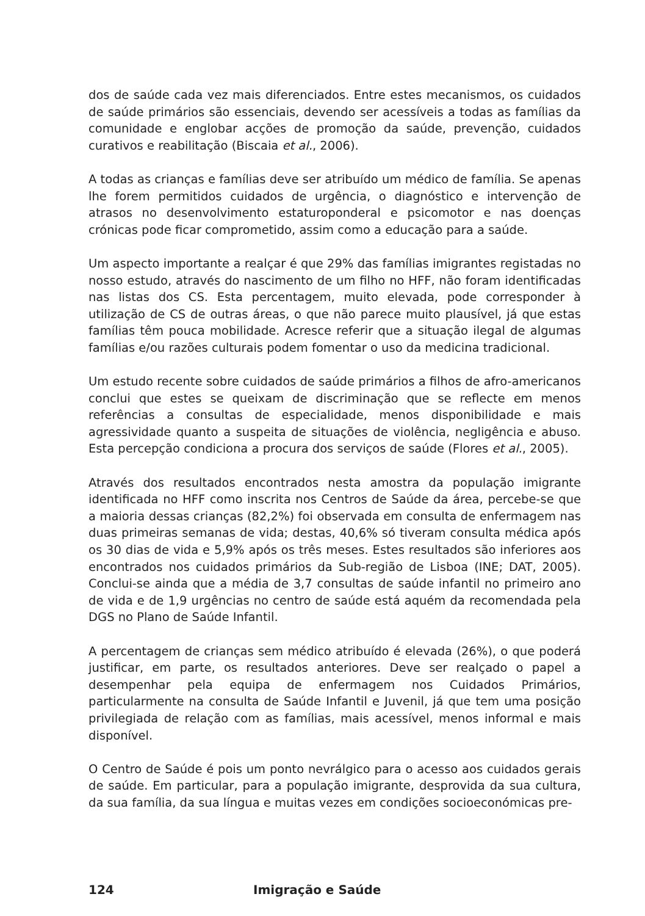dos de saúde cada vez mais diferenciados. Entre estes mecanismos, os cuidados de saúde primários são essenciais, devendo ser acessíveis a todas as famílias da comunidade e englobar acções de promoção da saúde, prevenção, cuidados curativos e reabilitação (Biscaia et al., 2006).
A todas as crianças e famílias deve ser atribuído um médico de família. Se apenas lhe forem permitidos cuidados de urgência, o diagnóstico e intervenção de atrasos no desenvolvimento estaturoponderal e psicomotor e nas doenças crónicas pode ficar comprometido, assim como a educação para a saúde.
Um aspecto importante a realçar é que 29% das famílias imigrantes registadas no nosso estudo, através do nascimento de um filho no HFF, não foram identificadas nas listas dos CS. Esta percentagem, muito elevada, pode corresponder à utilização de CS de outras áreas, o que não parece muito plausível, já que estas famílias têm pouca mobilidade. Acresce referir que a situação ilegal de algumas famílias e/ou razões culturais podem fomentar o uso da medicina tradicional.
Um estudo recente sobre cuidados de saúde primários a filhos de afro-americanos conclui que estes se queixam de discriminação que se reflecte em menos referências a consultas de especialidade, menos disponibilidade e mais agressividade quanto a suspeita de situações de violência, negligência e abuso. Esta percepção condiciona a procura dos serviços de saúde (Flores et al., 2005).
Através dos resultados encontrados nesta amostra da população imigrante identificada no HFF como inscrita nos Centros de Saúde da área, percebe-se que a maioria dessas crianças (82,2%) foi observada em consulta de enfermagem nas duas primeiras semanas de vida; destas, 40,6% só tiveram consulta médica após os 30 dias de vida e 5,9% após os três meses. Estes resultados são inferiores aos encontrados nos cuidados primários da Sub-região de Lisboa (INE; DAT, 2005). Conclui-se ainda que a média de 3,7 consultas de saúde infantil no primeiro ano de vida e de 1,9 urgências no centro de saúde está aquém da recomendada pela DGS no Plano de Saúde Infantil.
A percentagem de crianças sem médico atribuído é elevada (26%), o que poderá justificar, em parte, os resultados anteriores. Deve ser realçado o papel a desempenhar pela equipa de enfermagem nos Cuidados Primários, particularmente na consulta de Saúde Infantil e Juvenil, já que tem uma posição privilegiada de relação com as famílias, mais acessível, menos informal e mais disponível.
O Centro de Saúde é pois um ponto nevrálgico para o acesso aos cuidados gerais de saúde. Em particular, para a população imigrante, desprovida da sua cultura, da sua família, da sua língua e muitas vezes em condições socioeconómicas pre-
124 Imigração e Saúde